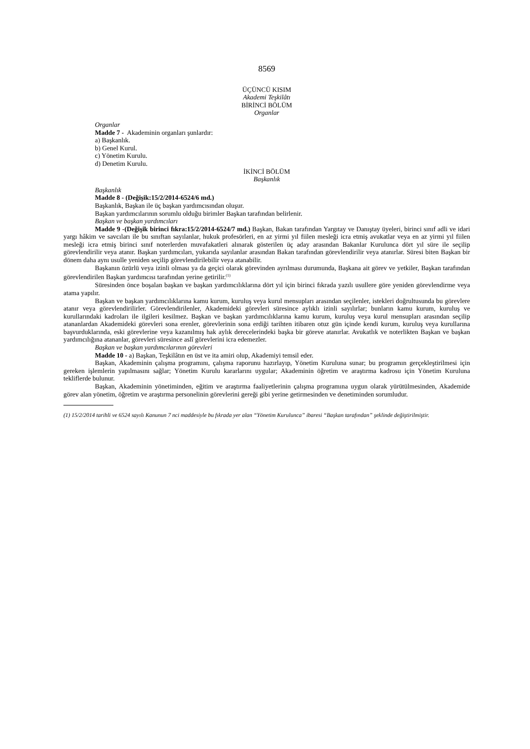8569
ÜÇÜNCÜ KISIM
Akademi Teşkilâtı
BİRİNCİ BÖLÜM
Organlar
Organlar
Madde 7 - Akademinin organları şunlardır:
a) Başkanlık.
b) Genel Kurul.
c) Yönetim Kurulu.
d) Denetim Kurulu.
İKİNCİ BÖLÜM
Başkanlık
Başkanlık
Madde 8 - (Değişik:15/2/2014-6524/6 md.)
Başkanlık, Başkan ile üç başkan yardımcısından oluşur.
Başkan yardımcılarının sorumlu olduğu birimler Başkan tarafından belirlenir.
Başkan ve başkan yardımcıları
Madde 9 -(Değişik birinci fıkra:15/2/2014-6524/7 md.) Başkan, Bakan tarafından Yargıtay ve Danıştay üyeleri, birinci sınıf adli ve idari yargı hâkim ve savcıları ile bu sınıftan sayılanlar, hukuk profesörleri, en az yirmi yıl fiilen mesleği icra etmiş avukatlar veya en az yirmi yıl fiilen mesleği icra etmiş birinci sınıf noterlerden muvafakatleri alınarak gösterilen üç aday arasından Bakanlar Kurulunca dört yıl süre ile seçilip görevlendirilir veya atanır. Başkan yardımcıları, yukarıda sayılanlar arasından Bakan tarafından görevlendirilir veya atanırlar. Süresi biten Başkan bir dönem daha aynı usulle yeniden seçilip görevlendirilebilir veya atanabilir.
Başkanın özürlü veya izinli olması ya da geçici olarak görevinden ayrılması durumunda, Başkana ait görev ve yetkiler, Başkan tarafından görevlendirilen Başkan yardımcısı tarafından yerine getirilir.<sup>(1)</sup>
Süresinden önce boşalan başkan ve başkan yardımcılıklarına dört yıl için birinci fıkrada yazılı usullere göre yeniden görevlendirme veya atama yapılır.
Başkan ve başkan yardımcılıklarına kamu kurum, kuruluş veya kurul mensupları arasından seçilenler, istekleri doğrultusunda bu görevlere atanır veya görevlendirilirler. Görevlendirilenler, Akademideki görevleri süresince aylıklı izinli sayılırlar; bunların kamu kurum, kuruluş ve kurullarındaki kadroları ile ilgileri kesilmez. Başkan ve başkan yardımcılıklarına kamu kurum, kuruluş veya kurul mensupları arasından seçilip atananlardan Akademideki görevleri sona erenler, görevlerinin sona erdiği tarihten itibaren otuz gün içinde kendi kurum, kuruluş veya kurullarına başvurduklarında, eski görevlerine veya kazanılmış hak aylık derecelerindeki başka bir göreve atanırlar. Avukatlık ve noterlikten Başkan ve başkan yardımcılığına atananlar, görevleri süresince aslî görevlerini icra edemezler.
Başkan ve başkan yardımcılarının görevleri
Madde 10 - a) Başkan, Teşkilâtın en üst ve ita amiri olup, Akademiyi temsil eder.
Başkan, Akademinin çalışma programını, çalışma raporunu hazırlayıp, Yönetim Kuruluna sunar; bu programın gerçekleştirilmesi için gereken işlemlerin yapılmasını sağlar; Yönetim Kurulu kararlarını uygular; Akademinin öğretim ve araştırma kadrosu için Yönetim Kuruluna tekliflerde bulunur.
Başkan, Akademinin yönetiminden, eğitim ve araştırma faaliyetlerinin çalışma programına uygun olarak yürütülmesinden, Akademide görev alan yönetim, öğretim ve araştırma personelinin görevlerini gereği gibi yerine getirmesinden ve denetiminden sorumludur.
(1) 15/2/2014 tarihli ve 6524 sayılı Kanunun 7 nci maddesiyle bu fıkrada yer alan “Yönetim Kurulunca” ibaresi “Başkan tarafından” şeklinde değiştirilmiştir.